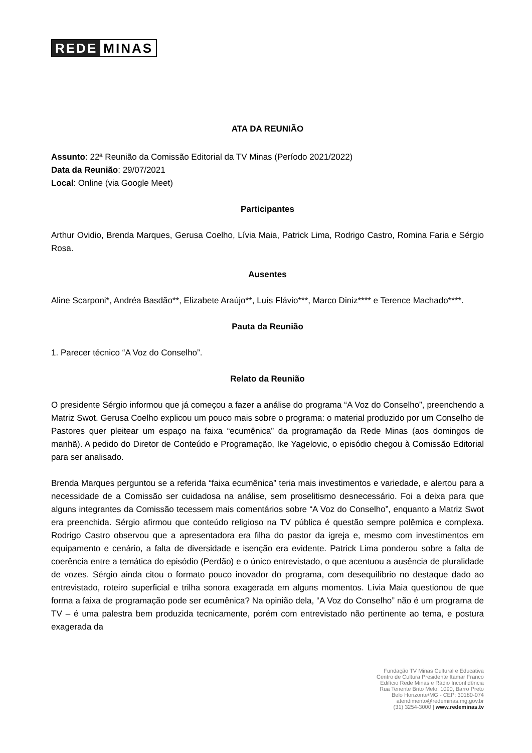REDE MINAS
ATA DA REUNIÃO
Assunto: 22ª Reunião da Comissão Editorial da TV Minas (Período 2021/2022)
Data da Reunião: 29/07/2021
Local: Online (via Google Meet)
Participantes
Arthur Ovidio, Brenda Marques, Gerusa Coelho, Lívia Maia, Patrick Lima, Rodrigo Castro, Romina Faria e Sérgio Rosa.
Ausentes
Aline Scarponi*, Andréa Basdão**, Elizabete Araújo**, Luís Flávio***, Marco Diniz**** e Terence Machado****.
Pauta da Reunião
1. Parecer técnico “A Voz do Conselho”.
Relato da Reunião
O presidente Sérgio informou que já começou a fazer a análise do programa “A Voz do Conselho”, preenchendo a Matriz Swot. Gerusa Coelho explicou um pouco mais sobre o programa: o material produzido por um Conselho de Pastores quer pleitear um espaço na faixa “ecumênica” da programação da Rede Minas (aos domingos de manhã). A pedido do Diretor de Conteúdo e Programação, Ike Yagelovic, o episódio chegou à Comissão Editorial para ser analisado.
Brenda Marques perguntou se a referida “faixa ecumênica” teria mais investimentos e variedade, e alertou para a necessidade de a Comissão ser cuidadosa na análise, sem proselitismo desnecessário. Foi a deixa para que alguns integrantes da Comissão tecessem mais comentários sobre “A Voz do Conselho”, enquanto a Matriz Swot era preenchida. Sérgio afirmou que conteúdo religioso na TV pública é questão sempre polêmica e complexa. Rodrigo Castro observou que a apresentadora era filha do pastor da igreja e, mesmo com investimentos em equipamento e cenário, a falta de diversidade e isenção era evidente. Patrick Lima ponderou sobre a falta de coerência entre a temática do episódio (Perdão) e o único entrevistado, o que acentuou a ausência de pluralidade de vozes. Sérgio ainda citou o formato pouco inovador do programa, com desequilíbrio no destaque dado ao entrevistado, roteiro superficial e trilha sonora exagerada em alguns momentos. Lívia Maia questionou de que forma a faixa de programação pode ser ecumênica? Na opinião dela, “A Voz do Conselho” não é um programa de TV – é uma palestra bem produzida tecnicamente, porém com entrevistado não pertinente ao tema, e postura exagerada da
Fundação TV Minas Cultural e Educativa
Centro de Cultura Presidente Itamar Franco
Edifício Rede Minas e Rádio Inconfidência
Rua Tenente Brito Melo, 1090, Barro Preto
Belo Horizonte/MG - CEP: 30180-074
atendimento@redeminas.mg.gov.br
(31) 3254-3000 | www.redeminas.tv